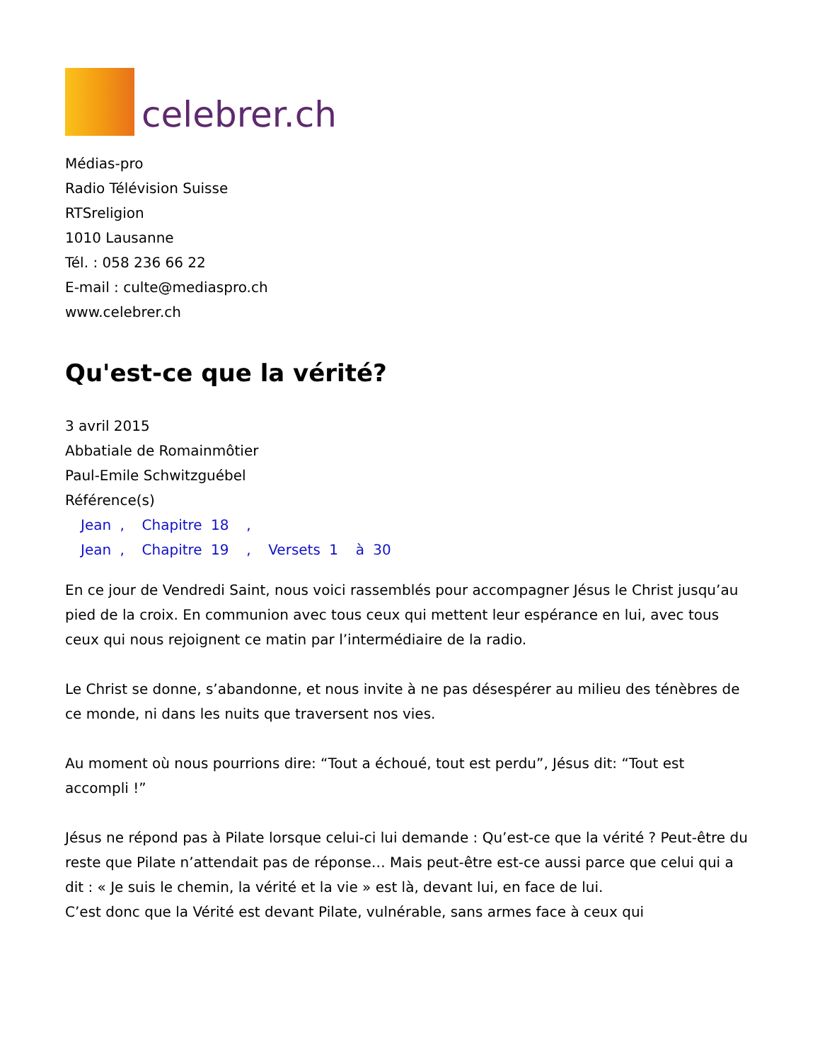celebrer.ch
Médias-pro
Radio Télévision Suisse
RTSreligion
1010 Lausanne
Tél. : 058 236 66 22
E-mail : culte@mediaspro.ch
www.celebrer.ch
Qu'est-ce que la vérité?
3 avril 2015
Abbatiale de Romainmôtier
Paul-Emile Schwitzguébel
Référence(s)
Jean , Chapitre 18 ,
Jean , Chapitre 19 , Versets 1 à 30
En ce jour de Vendredi Saint, nous voici rassemblés pour accompagner Jésus le Christ jusqu’au pied de la croix. En communion avec tous ceux qui mettent leur espérance en lui, avec tous ceux qui nous rejoignent ce matin par l’intermédiaire de la radio.
Le Christ se donne, s’abandonne, et nous invite à ne pas désespérer au milieu des ténèbres de ce monde, ni dans les nuits que traversent nos vies.
Au moment où nous pourrions dire: “Tout a échoué, tout est perdu”, Jésus dit: “Tout est accompli !”
Jésus ne répond pas à Pilate lorsque celui-ci lui demande : Qu’est-ce que la vérité ? Peut-être du reste que Pilate n’attendait pas de réponse… Mais peut-être est-ce aussi parce que celui qui a dit : « Je suis le chemin, la vérité et la vie » est là, devant lui, en face de lui.
C’est donc que la Vérité est devant Pilate, vulnérable, sans armes face à ceux qui